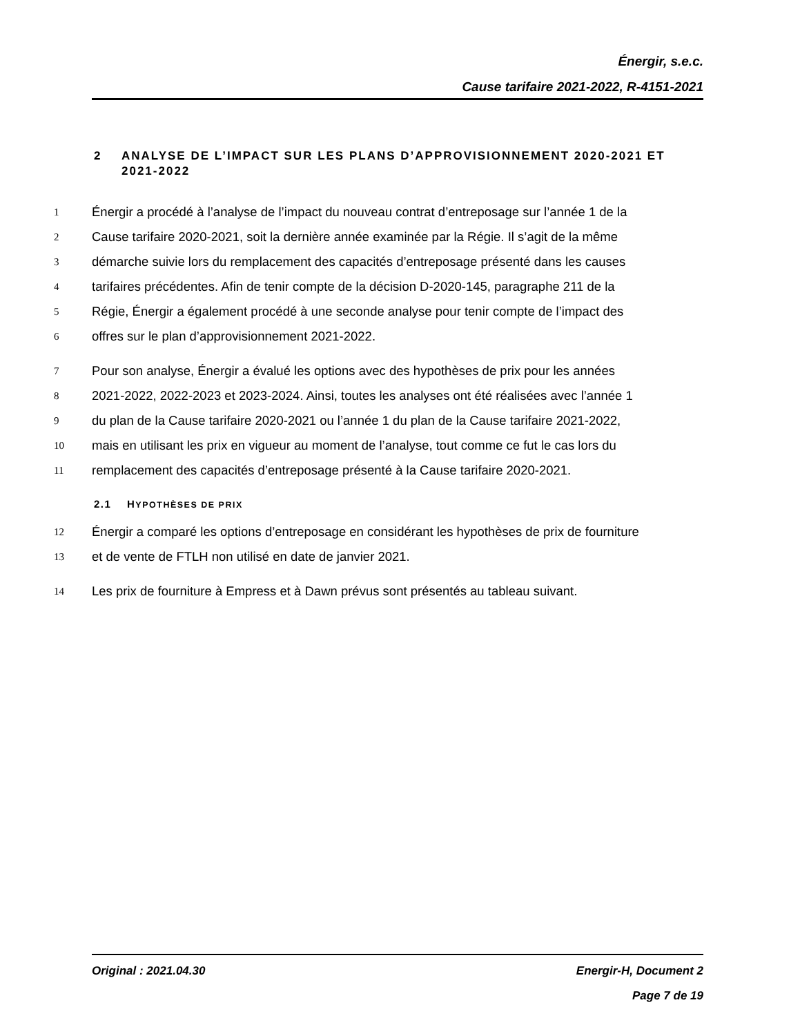Énergir, s.e.c.
Cause tarifaire 2021-2022, R-4151-2021
2 ANALYSE DE L’IMPACT SUR LES PLANS D’APPROVISIONNEMENT 2020-2021 ET 2021-2022
1 Énergir a procédé à l’analyse de l’impact du nouveau contrat d’entreposage sur l’année 1 de la
2 Cause tarifaire 2020-2021, soit la dernière année examinée par la Régie. Il s’agit de la même
3 démarche suivie lors du remplacement des capacités d’entreposage présenté dans les causes
4 tarifaires précédentes. Afin de tenir compte de la décision D-2020-145, paragraphe 211 de la
5 Régie, Énergir a également procédé à une seconde analyse pour tenir compte de l’impact des
6 offres sur le plan d’approvisionnement 2021-2022.
7 Pour son analyse, Énergir a évalué les options avec des hypothèses de prix pour les années
8 2021-2022, 2022-2023 et 2023-2024. Ainsi, toutes les analyses ont été réalisées avec l’année 1
9 du plan de la Cause tarifaire 2020-2021 ou l’année 1 du plan de la Cause tarifaire 2021-2022,
10 mais en utilisant les prix en vigueur au moment de l’analyse, tout comme ce fut le cas lors du
11 remplacement des capacités d’entreposage présenté à la Cause tarifaire 2020-2021.
2.1 HYPOTHÈSES DE PRIX
12 Énergir a comparé les options d’entreposage en considérant les hypothèses de prix de fourniture
13 et de vente de FTLH non utilisé en date de janvier 2021.
14 Les prix de fourniture à Empress et à Dawn prévus sont présentés au tableau suivant.
Original : 2021.04.30
Energir-H, Document 2
Page 7 de 19